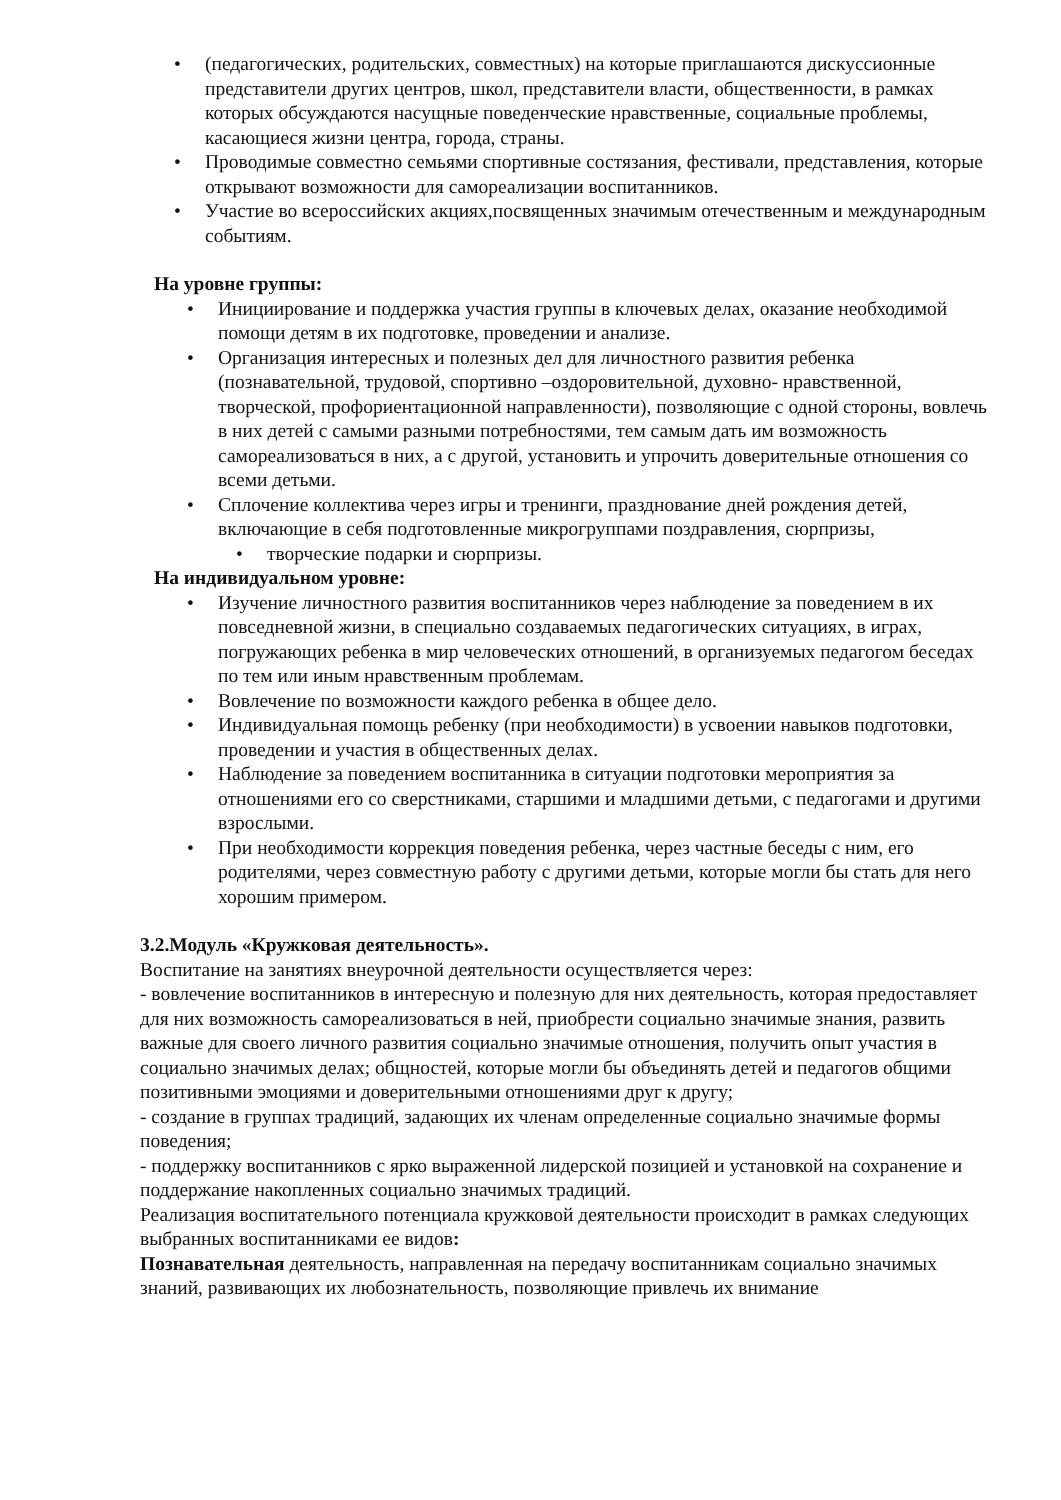• (педагогических, родительских, совместных) на которые приглашаются дискуссионные представители других центров, школ, представители власти, общественности, в рамках которых обсуждаются насущные поведенческие нравственные, социальные проблемы, касающиеся жизни центра, города, страны.
• Проводимые совместно семьями спортивные состязания, фестивали, представления, которые открывают возможности для самореализации воспитанников.
• Участие во всероссийских акциях,посвященных значимым отечественным и международным событиям.
На уровне группы:
• Инициирование и поддержка участия группы в ключевых делах, оказание необходимой помощи детям в их подготовке, проведении и анализе.
• Организация интересных и полезных дел для личностного развития ребенка (познавательной, трудовой, спортивно –оздоровительной, духовно- нравственной, творческой, профориентационной направленности), позволяющие с одной стороны, вовлечь в них детей с самыми разными потребностями, тем самым дать им возможность самореализоваться в них, а с другой, установить и упрочить доверительные отношения со всеми детьми.
• Сплочение коллектива через игры и тренинги, празднование дней рождения детей, включающие в себя подготовленные микрогруппами поздравления, сюрпризы,
• творческие подарки и сюрпризы.
На индивидуальном уровне:
• Изучение личностного развития воспитанников через наблюдение за поведением в их повседневной жизни, в специально создаваемых педагогических ситуациях, в играх, погружающих ребенка в мир человеческих отношений, в организуемых педагогом беседах по тем или иным нравственным проблемам.
• Вовлечение по возможности каждого ребенка в общее дело.
• Индивидуальная помощь ребенку (при необходимости) в усвоении навыков подготовки, проведении и участия в общественных делах.
• Наблюдение за поведением воспитанника в ситуации подготовки мероприятия за отношениями его со сверстниками, старшими и младшими детьми, с педагогами и другими взрослыми.
• При необходимости коррекция поведения ребенка, через частные беседы с ним, его родителями, через совместную работу с другими детьми, которые могли бы стать для него хорошим примером.
3.2.Модуль «Кружковая деятельность».
Воспитание на занятиях внеурочной деятельности осуществляется через:
- вовлечение воспитанников в интересную и полезную для них деятельность, которая предоставляет для них возможность самореализоваться в ней, приобрести социально значимые знания, развить важные для своего личного развития социально значимые отношения, получить опыт участия в социально значимых делах; общностей, которые могли бы объединять детей и педагогов общими позитивными эмоциями и доверительными отношениями друг к другу;
- создание в группах традиций, задающих их членам определенные социально значимые формы поведения;
- поддержку воспитанников с ярко выраженной лидерской позицией и установкой на сохранение и поддержание накопленных социально значимых традиций.
Реализация воспитательного потенциала кружковой деятельности происходит в рамках следующих выбранных воспитанниками ее видов:
Познавательная деятельность, направленная на передачу воспитанникам социально значимых знаний, развивающих их любознательность, позволяющие привлечь их внимание